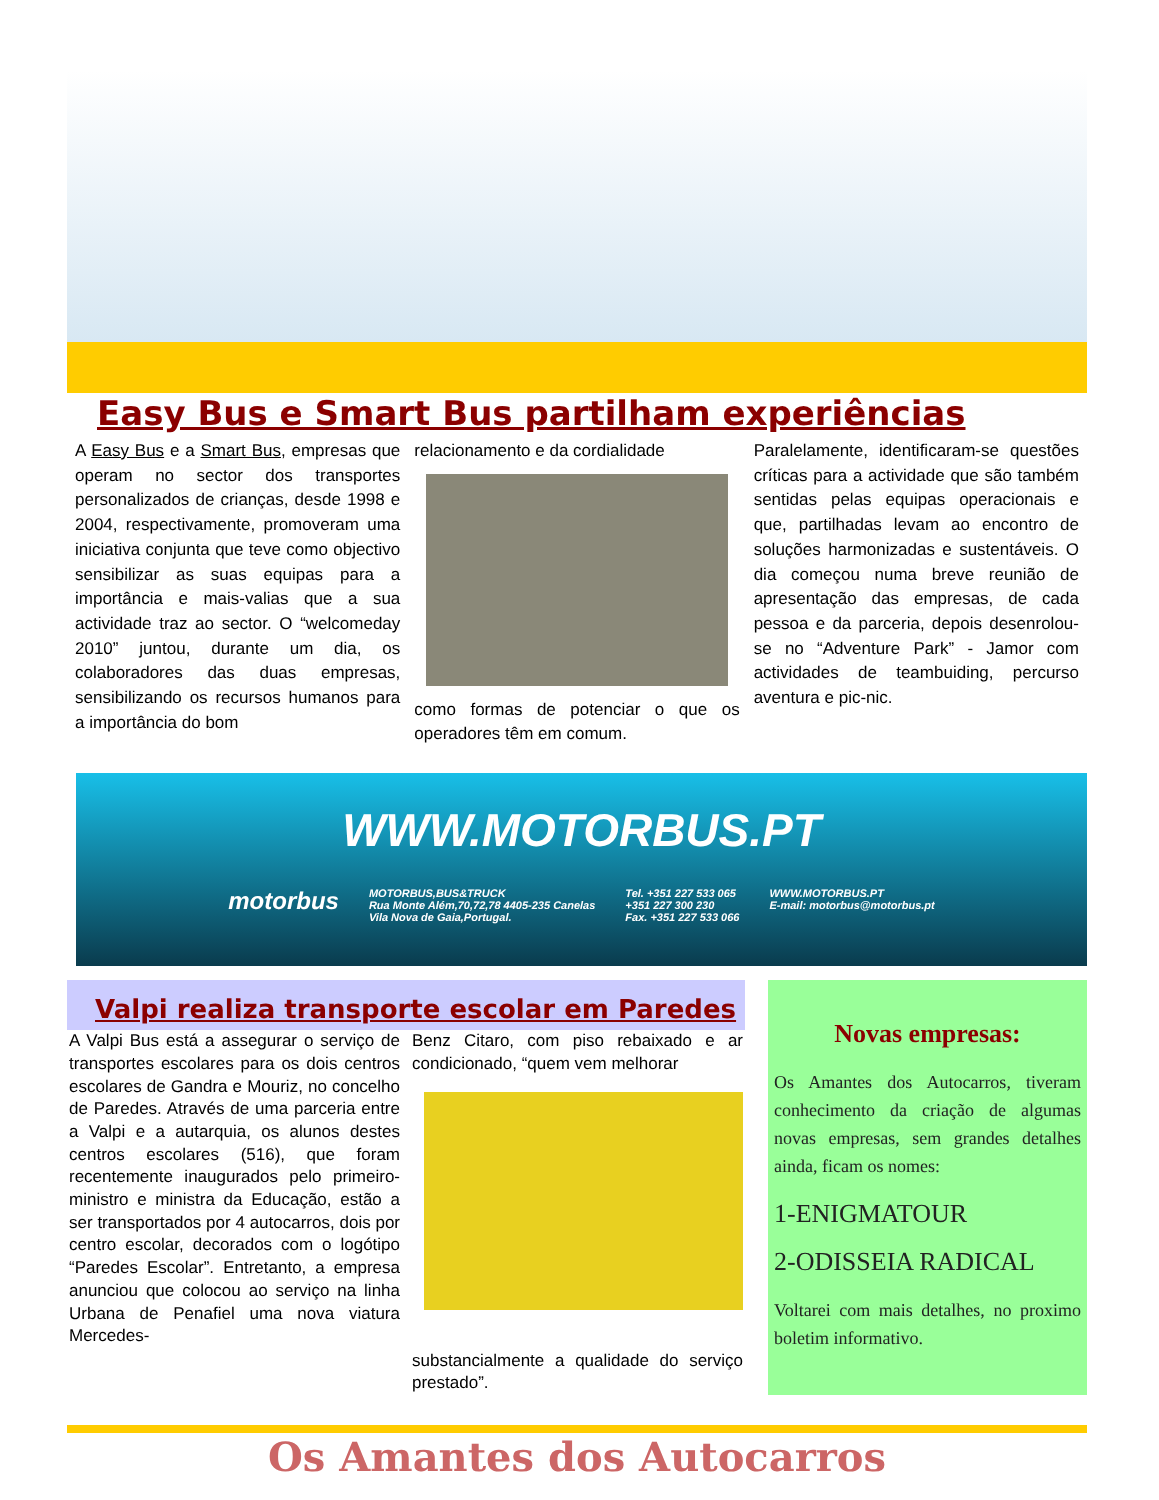Easy Bus e Smart Bus partilham experiências
A Easy Bus e a Smart Bus, empresas que operam no sector dos transportes personalizados de crianças, desde 1998 e 2004, respectivamente, promoveram uma iniciativa conjunta que teve como objectivo sensibilizar as suas equipas para a importância e mais-valias que a sua actividade traz ao sector. O “welcomeday 2010” juntou, durante um dia, os colaboradores das duas empresas, sensibilizando os recursos humanos para a importância do bom
relacionamento e da cordialidade
como formas de potenciar o que os operadores têm em comum.
Paralelamente, identificaram-se questões críticas para a actividade que são também sentidas pelas equipas operacionais e que, partilhadas levam ao encontro de soluções harmonizadas e sustentáveis. O dia começou numa breve reunião de apresentação das empresas, de cada pessoa e da parceria, depois desenrolou-se no “Adventure Park” - Jamor com actividades de teambuiding, percurso aventura e pic-nic.
WWW.MOTORBUS.PT
motorbus
MOTORBUS,BUS&TRUCK
Rua Monte Além,70,72,78 4405-235 Canelas
Vila Nova de Gaia,Portugal.
Tel. +351 227 533 065
+351 227 300 230
Fax. +351 227 533 066
WWW.MOTORBUS.PT
E-mail: motorbus@motorbus.pt
Valpi realiza transporte escolar em Paredes
A Valpi Bus está a assegurar o serviço de transportes escolares para os dois centros escolares de Gandra e Mouriz, no concelho de Paredes. Através de uma parceria entre a Valpi e a autarquia, os alunos destes centros escolares (516), que foram recentemente inaugurados pelo primeiro-ministro e ministra da Educação, estão a ser transportados por 4 autocarros, dois por centro escolar, decorados com o logótipo “Paredes Escolar”. Entretanto, a empresa anunciou que colocou ao serviço na linha Urbana de Penafiel uma nova viatura Mercedes-
Benz Citaro, com piso rebaixado e ar condicionado, “quem vem melhorar
substancialmente a qualidade do serviço prestado”.
Novas empresas:
Os Amantes dos Autocarros, tiveram conhecimento da criação de algumas novas empresas, sem grandes detalhes ainda, ficam os nomes:
1-ENIGMATOUR
2-ODISSEIA RADICAL
Voltarei com mais detalhes, no proximo boletim informativo.
Os Amantes dos Autocarros